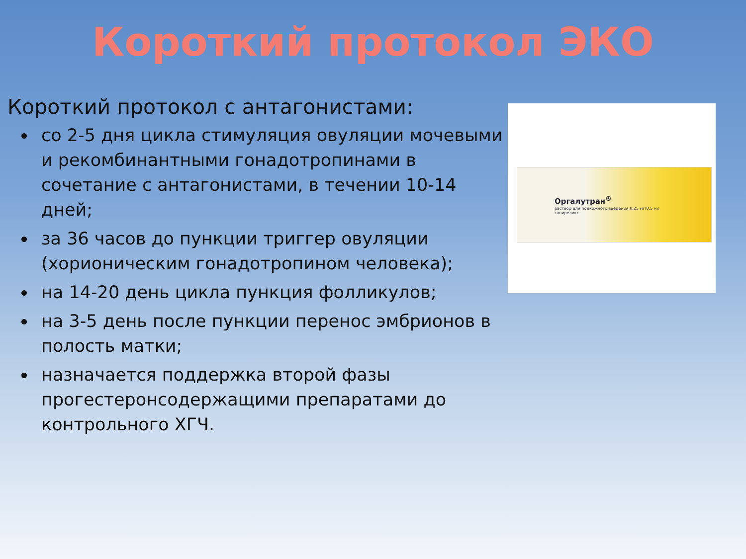Короткий протокол ЭКО
Короткий протокол с антагонистами:
со 2-5 дня цикла стимуляция овуляции мочевыми и рекомбинантными гонадотропинами в сочетание с антагонистами, в течении 10-14 дней;
за 36 часов до пункции триггер овуляции (хорионическим гонадотропином человека);
на 14-20 день цикла пункция фолликулов;
на 3-5 день после пункции перенос эмбрионов в полость матки;
назначается поддержка второй фазы прогестеронсодержащими препаратами до контрольного ХГЧ.
Оргалутран<sup>®</sup>
раствор для подкожного введения 0,25 мг/0,5 мл
ганиреликс